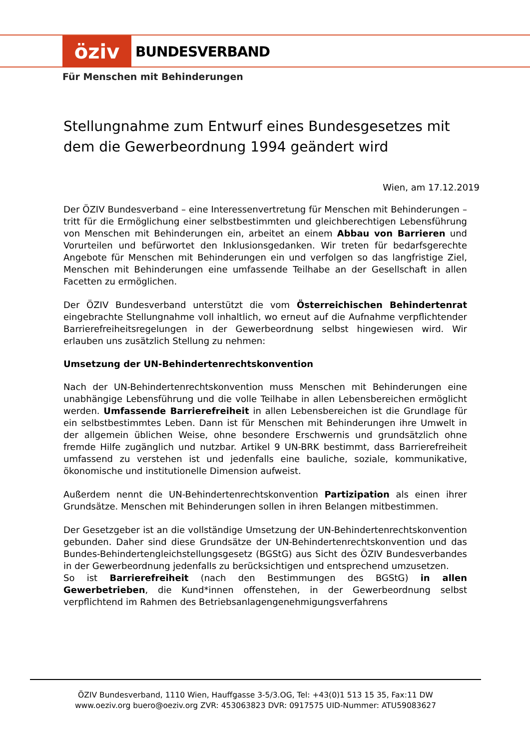öziv
BUNDESVERBAND
Für Menschen mit Behinderungen
Stellungnahme zum Entwurf eines Bundesgesetzes mit dem die Gewerbeordnung 1994 geändert wird
Wien, am 17.12.2019
Der ÖZIV Bundesverband – eine Interessenvertretung für Menschen mit Behinderungen – tritt für die Ermöglichung einer selbstbestimmten und gleichberechtigen Lebensführung von Menschen mit Behinderungen ein, arbeitet an einem Abbau von Barrieren und Vorurteilen und befürwortet den Inklusionsgedanken. Wir treten für bedarfsgerechte Angebote für Menschen mit Behinderungen ein und verfolgen so das langfristige Ziel, Menschen mit Behinderungen eine umfassende Teilhabe an der Gesellschaft in allen Facetten zu ermöglichen.
Der ÖZIV Bundesverband unterstützt die vom Österreichischen Behindertenrat eingebrachte Stellungnahme voll inhaltlich, wo erneut auf die Aufnahme verpflichtender Barrierefreiheitsregelungen in der Gewerbeordnung selbst hingewiesen wird. Wir erlauben uns zusätzlich Stellung zu nehmen:
Umsetzung der UN-Behindertenrechtskonvention
Nach der UN-Behindertenrechtskonvention muss Menschen mit Behinderungen eine unabhängige Lebensführung und die volle Teilhabe in allen Lebensbereichen ermöglicht werden. Umfassende Barrierefreiheit in allen Lebensbereichen ist die Grundlage für ein selbstbestimmtes Leben. Dann ist für Menschen mit Behinderungen ihre Umwelt in der allgemein üblichen Weise, ohne besondere Erschwernis und grundsätzlich ohne fremde Hilfe zugänglich und nutzbar. Artikel 9 UN-BRK bestimmt, dass Barrierefreiheit umfassend zu verstehen ist und jedenfalls eine bauliche, soziale, kommunikative, ökonomische und institutionelle Dimension aufweist.
Außerdem nennt die UN-Behindertenrechtskonvention Partizipation als einen ihrer Grundsätze. Menschen mit Behinderungen sollen in ihren Belangen mitbestimmen.
Der Gesetzgeber ist an die vollständige Umsetzung der UN-Behindertenrechtskonvention gebunden. Daher sind diese Grundsätze der UN-Behindertenrechtskonvention und das Bundes-Behindertengleichstellungsgesetz (BGStG) aus Sicht des ÖZIV Bundesverbandes in der Gewerbeordnung jedenfalls zu berücksichtigen und entsprechend umzusetzen.
So ist Barrierefreiheit (nach den Bestimmungen des BGStG) in allen Gewerbetrieben, die Kund*innen offenstehen, in der Gewerbeordnung selbst verpflichtend im Rahmen des Betriebsanlagengenehmigungsverfahrens
ÖZIV Bundesverband, 1110 Wien, Hauffgasse 3-5/3.OG, Tel: +43(0)1 513 15 35, Fax:11 DW
www.oeziv.org buero@oeziv.org ZVR: 453063823 DVR: 0917575 UID-Nummer: ATU59083627